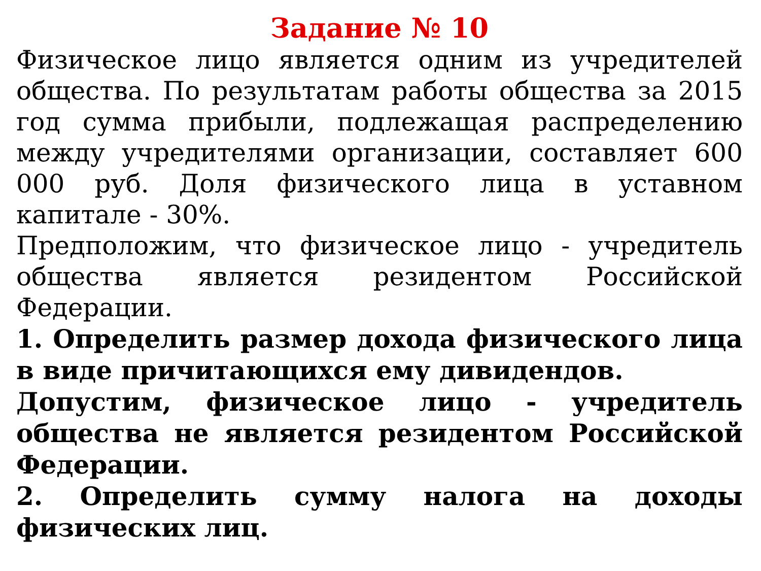Задание № 10
Физическое лицо является одним из учредителей общества. По результатам работы общества за 2015 год сумма прибыли, подлежащая распределению между учредителями организации, составляет 600 000 руб. Доля физического лица в уставном капитале - 30%.
Предположим, что физическое лицо - учредитель общества является резидентом Российской Федерации.
1. Определить размер дохода физического лица в виде причитающихся ему дивидендов.
Допустим, физическое лицо - учредитель общества не является резидентом Российской Федерации.
2. Определить сумму налога на доходы физических лиц.